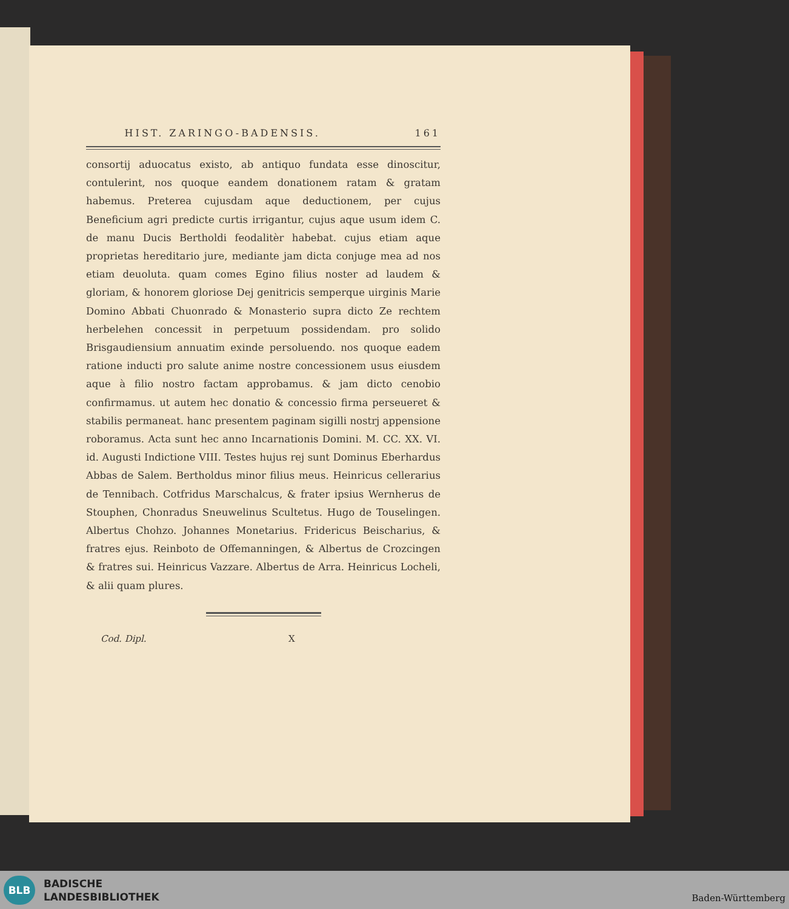HIST. ZARINGO-BADENSIS. 161
consortij aduocatus existo, ab antiquo fundata esse dinoscitur, contulerint, nos quoque eandem donationem ratam & gratam habemus. Preterea cujusdam aque deductionem, per cujus Beneficium agri predicte curtis irrigantur, cujus aque usum idem C. de manu Ducis Bertholdi feodalitèr habebat. cujus etiam aque proprietas hereditario jure, mediante jam dicta conjuge mea ad nos etiam deuoluta. quam comes Egino filius noster ad laudem & gloriam, & honorem gloriose Dej genitricis semperque uirginis Marie Domino Abbati Chuonrado & Monasterio supra dicto Ze rechtem herbelehen concessit in perpetuum possidendam. pro solido Brisgaudiensium annuatim exinde persoluendo. nos quoque eadem ratione inducti pro salute anime nostre concessionem usus eiusdem aque à filio nostro factam approbamus. & jam dicto cenobio confirmamus. ut autem hec donatio & concessio firma perseueret & stabilis permaneat. hanc presentem paginam sigilli nostrj appensione roboramus. Acta sunt hec anno Incarnationis Domini. M. CC. XX. VI. id. Augusti Indictione VIII. Testes hujus rej sunt Dominus Eberhardus Abbas de Salem. Bertholdus minor filius meus. Heinricus cellerarius de Tennibach. Cotfridus Marschalcus, & frater ipsius Wernherus de Stouphen, Chonradus Sneuwelinus Scultetus. Hugo de Touselingen. Albertus Chohzo. Johannes Monetarius. Fridericus Beischarius, & fratres ejus. Reinboto de Offemanningen, & Albertus de Crozcingen & fratres sui. Heinricus Vazzare. Albertus de Arra. Heinricus Locheli, & alii quam plures.
Cod. Dipl. X
BLB
BADISCHE
LANDESBIBLIOTHEK
Baden-Württemberg